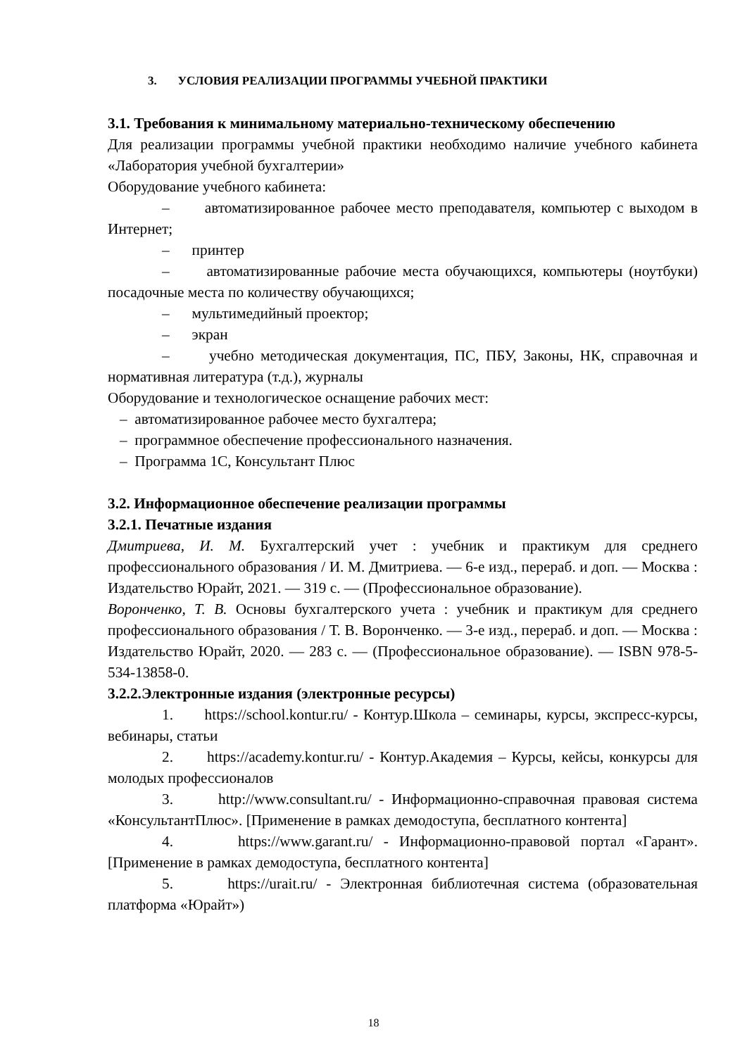3. УСЛОВИЯ РЕАЛИЗАЦИИ ПРОГРАММЫ УЧЕБНОЙ ПРАКТИКИ
3.1. Требования к минимальному материально-техническому обеспечению
Для реализации программы учебной практики необходимо наличие учебного кабинета «Лаборатория учебной бухгалтерии»
Оборудование учебного кабинета:
– автоматизированное рабочее место преподавателя, компьютер с выходом в Интернет;
– принтер
– автоматизированные рабочие места обучающихся, компьютеры (ноутбуки) посадочные места по количеству обучающихся;
– мультимедийный проектор;
– экран
– учебно методическая документация, ПС, ПБУ, Законы, НК, справочная и нормативная литература (т.д.), журналы
Оборудование и технологическое оснащение рабочих мест:
– автоматизированное рабочее место бухгалтера;
– программное обеспечение профессионального назначения.
– Программа 1С, Консультант Плюс
3.2. Информационное обеспечение реализации программы
3.2.1. Печатные издания
Дмитриева, И. М. Бухгалтерский учет : учебник и практикум для среднего профессионального образования / И. М. Дмитриева. — 6-е изд., перераб. и доп. — Москва : Издательство Юрайт, 2021. — 319 с. — (Профессиональное образование).
Воронченко, Т. В. Основы бухгалтерского учета : учебник и практикум для среднего профессионального образования / Т. В. Воронченко. — 3-е изд., перераб. и доп. — Москва : Издательство Юрайт, 2020. — 283 с. — (Профессиональное образование). — ISBN 978-5-534-13858-0.
3.2.2.Электронные издания (электронные ресурсы)
1. https://school.kontur.ru/ - Контур.Школа – семинары, курсы, экспресс-курсы, вебинары, статьи
2. https://academy.kontur.ru/ - Контур.Академия – Курсы, кейсы, конкурсы для молодых профессионалов
3. http://www.consultant.ru/ - Информационно-справочная правовая система «КонсультантПлюс». [Применение в рамках демодоступа, бесплатного контента]
4. https://www.garant.ru/ - Информационно-правовой портал «Гарант». [Применение в рамках демодоступа, бесплатного контента]
5. https://urait.ru/ - Электронная библиотечная система (образовательная платформа «Юрайт»)
18